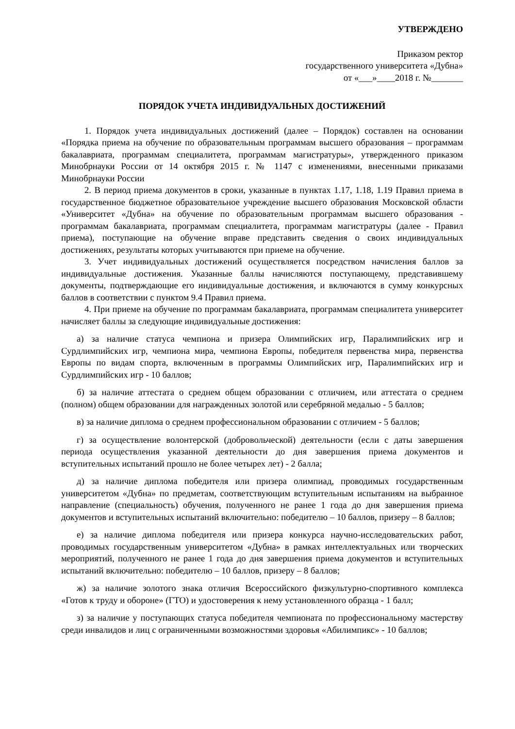УТВЕРЖДЕНО
Приказом ректор
государственного университета «Дубна»
от «___»____2018 г. №_______
ПОРЯДОК УЧЕТА ИНДИВИДУАЛЬНЫХ ДОСТИЖЕНИЙ
1. Порядок учета индивидуальных достижений (далее – Порядок) составлен на основании «Порядка приема на обучение по образовательным программам высшего образования – программам бакалавриата, программам специалитета, программам магистратуры», утвержденного приказом Минобрнауки России от 14 октября 2015 г. № 1147 с изменениями, внесенными приказами Минобрнауки России
2. В период приема документов в сроки, указанные в пунктах 1.17, 1.18, 1.19 Правил приема в государственное бюджетное образовательное учреждение высшего образования Московской области «Университет «Дубна» на обучение по образовательным программам высшего образования - программам бакалавриата, программам специалитета, программам магистратуры (далее - Правил приема), поступающие на обучение вправе представить сведения о своих индивидуальных достижениях, результаты которых учитываются при приеме на обучение.
3. Учет индивидуальных достижений осуществляется посредством начисления баллов за индивидуальные достижения. Указанные баллы начисляются поступающему, представившему документы, подтверждающие его индивидуальные достижения, и включаются в сумму конкурсных баллов в соответствии с пунктом 9.4 Правил приема.
4. При приеме на обучение по программам бакалавриата, программам специалитета университет начисляет баллы за следующие индивидуальные достижения:
а) за наличие статуса чемпиона и призера Олимпийских игр, Паралимпийских игр и Сурдлимпийских игр, чемпиона мира, чемпиона Европы, победителя первенства мира, первенства Европы по видам спорта, включенным в программы Олимпийских игр, Паралимпийских игр и Сурдлимпийских игр - 10 баллов;
б) за наличие аттестата о среднем общем образовании с отличием, или аттестата о среднем (полном) общем образовании для награжденных золотой или серебряной медалью - 5 баллов;
в) за наличие диплома о среднем профессиональном образовании с отличием - 5 баллов;
г) за осуществление волонтерской (добровольческой) деятельности (если с даты завершения периода осуществления указанной деятельности до дня завершения приема документов и вступительных испытаний прошло не более четырех лет) - 2 балла;
д) за наличие диплома победителя или призера олимпиад, проводимых государственным университетом «Дубна» по предметам, соответствующим вступительным испытаниям на выбранное направление (специальность) обучения, полученного не ранее 1 года до дня завершения приема документов и вступительных испытаний включительно: победителю – 10 баллов, призеру – 8 баллов;
е) за наличие диплома победителя или призера конкурса научно-исследовательских работ, проводимых государственным университетом «Дубна» в рамках интеллектуальных или творческих мероприятий, полученного не ранее 1 года до дня завершения приема документов и вступительных испытаний включительно: победителю – 10 баллов, призеру – 8 баллов;
ж) за наличие золотого знака отличия Всероссийского физкультурно-спортивного комплекса «Готов к труду и обороне» (ГТО) и удостоверения к нему установленного образца - 1 балл;
з) за наличие у поступающих статуса победителя чемпионата по профессиональному мастерству среди инвалидов и лиц с ограниченными возможностями здоровья «Абилимпикс» - 10 баллов;